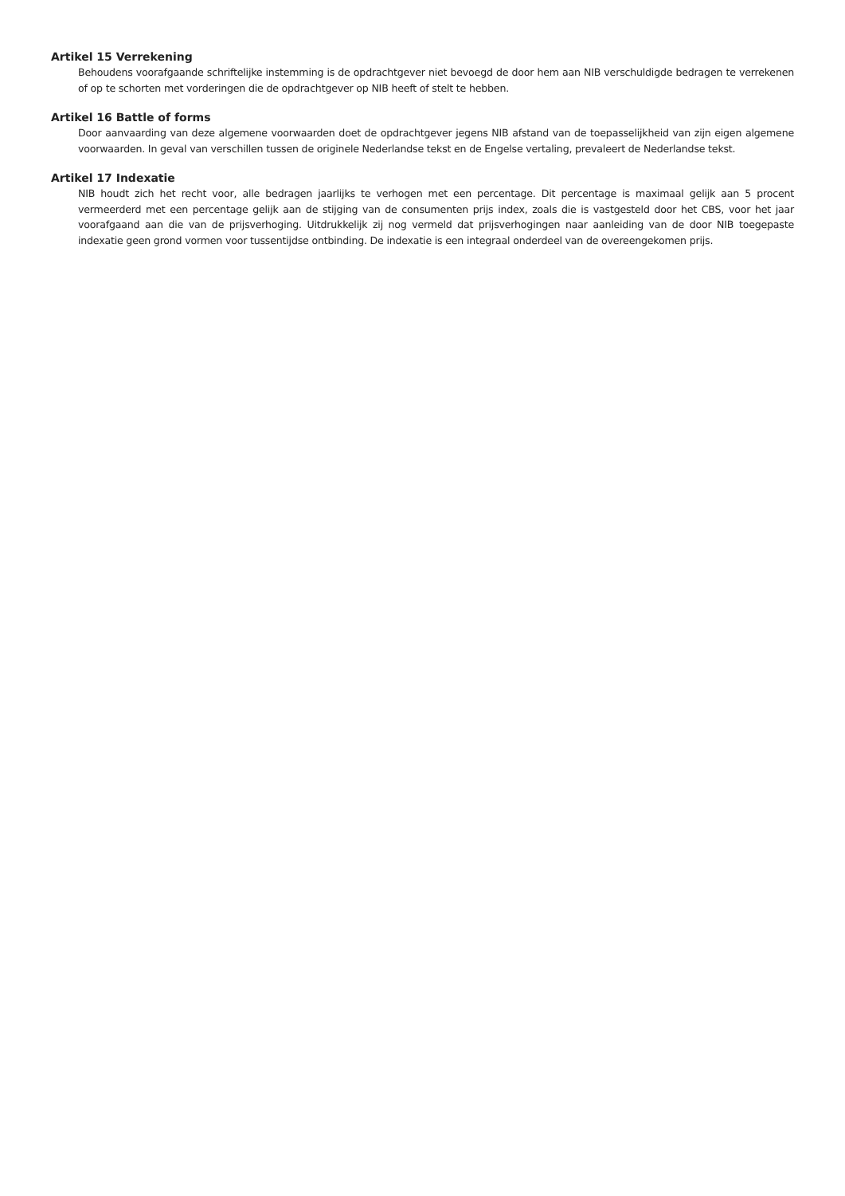Artikel 15 Verrekening
Behoudens voorafgaande schriftelijke instemming is de opdrachtgever niet bevoegd de door hem aan NIB verschuldigde bedragen te verrekenen of op te schorten met vorderingen die de opdrachtgever op NIB heeft of stelt te hebben.
Artikel 16 Battle of forms
Door aanvaarding van deze algemene voorwaarden doet de opdrachtgever jegens NIB afstand van de toepasselijkheid van zijn eigen algemene voorwaarden. In geval van verschillen tussen de originele Nederlandse tekst en de Engelse vertaling, prevaleert de Nederlandse tekst.
Artikel 17 Indexatie
NIB houdt zich het recht voor, alle bedragen jaarlijks te verhogen met een percentage. Dit percentage is maximaal gelijk aan 5 procent vermeerderd met een percentage gelijk aan de stijging van de consumenten prijs index, zoals die is vastgesteld door het CBS, voor het jaar voorafgaand aan die van de prijsverhoging. Uitdrukkelijk zij nog vermeld dat prijsverhogingen naar aanleiding van de door NIB toegepaste indexatie geen grond vormen voor tussentijdse ontbinding. De indexatie is een integraal onderdeel van de overeengekomen prijs.